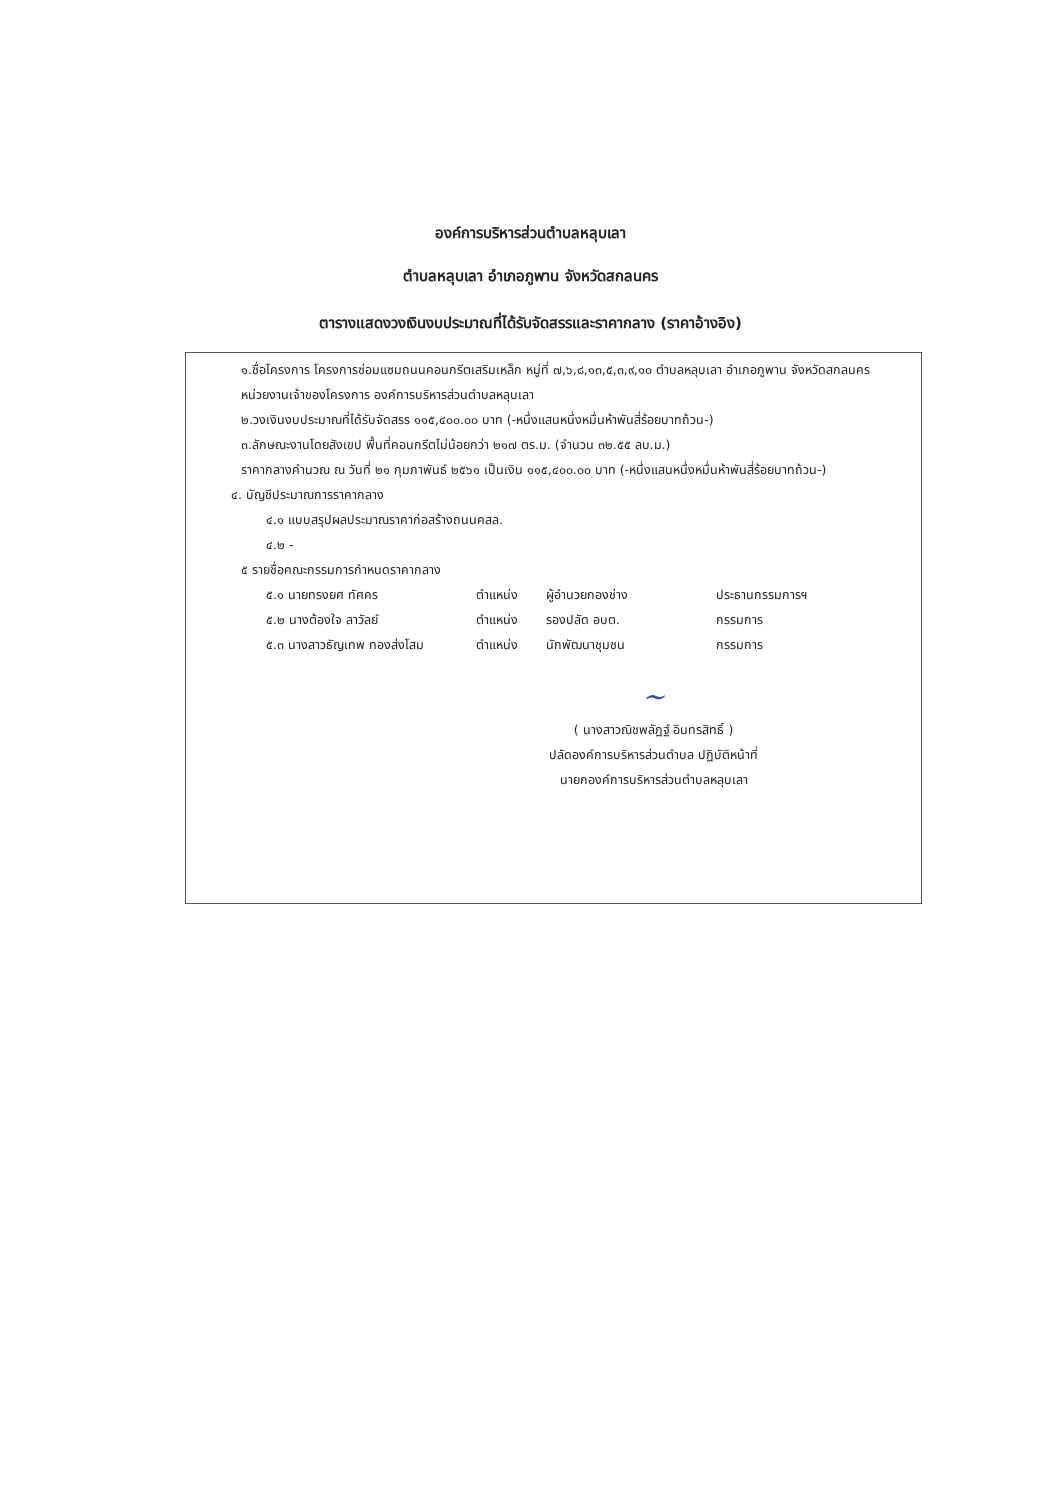องค์การบริหารส่วนตำบลหลุบเลา
ตำบลหลุบเลา อำเภอภูพาน จังหวัดสกลนคร
ตารางแสดงวงเงินงบประมาณที่ได้รับจัดสรรและราคากลาง (ราคาอ้างอิง)
๑.ชื่อโครงการ โครงการซ่อมแซมถนนคอนกรีตเสริมเหล็ก หมู่ที่ ๗,๖,๘,๑๓,๕,๓,๙,๑๐ ตำบลหลุบเลา อำเภอภูพาน จังหวัดสกลนคร
หน่วยงานเจ้าของโครงการ องค์การบริหารส่วนตำบลหลุบเลา
๒.วงเงินงบประมาณที่ได้รับจัดสรร ๑๑๕,๔๐๐.๐๐ บาท (-หนึ่งแสนหนึ่งหมื่นห้าพันสี่ร้อยบาทถ้วน-)
๓.ลักษณะงานโดยสังเขป พื้นที่คอนกรีตไม่น้อยกว่า ๒๑๗ ตร.ม. (จำนวน ๓๒.๕๕ ลบ.ม.)
ราคากลางคำนวณ ณ วันที่ ๒๑ กุมภาพันธ์ ๒๕๖๑ เป็นเงิน ๑๑๕,๔๐๐.๐๐ บาท (-หนึ่งแสนหนึ่งหมื่นห้าพันสี่ร้อยบาทถ้วน-)
๔. บัญชีประมาณการราคากลาง
๔.๑ แบบสรุปผลประมาณราคาก่อสร้างถนนคสล.
๔.๒ -
๕ รายชื่อคณะกรรมการกำหนดราคากลาง
๕.๑ นายทรงยศ ทัศคร ตำแหน่ง ผู้อำนวยกองช่าง ประธานกรรมการฯ
๕.๒ นางต้องใจ ลาวัลย์ ตำแหน่ง รองปลัด อบต. กรรมการ
๕.๓ นางสาวธัญเทพ ทองส่งโสม ตำแหน่ง นักพัฒนาชุมชน กรรมการ
~
( นางสาวณิชพลัฏฐ์ อินทรสิทธิ์ )
ปลัดองค์การบริหารส่วนตำบล ปฏิบัติหน้าที่
นายกองค์การบริหารส่วนตำบลหลุบเลา